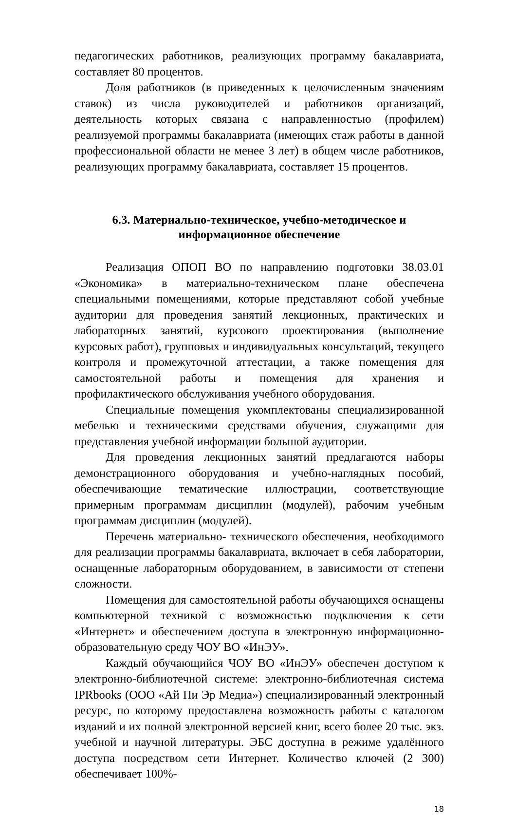педагогических работников, реализующих программу бакалавриата, составляет 80 процентов.
Доля работников (в приведенных к целочисленным значениям ставок) из числа руководителей и работников организаций, деятельность которых связана с направленностью (профилем) реализуемой программы бакалавриата (имеющих стаж работы в данной профессиональной области не менее 3 лет) в общем числе работников, реализующих программу бакалавриата, составляет 15 процентов.
6.3. Материально-техническое, учебно-методическое и информационное обеспечение
Реализация ОПОП ВО по направлению подготовки 38.03.01 «Экономика» в материально-техническом плане обеспечена специальными помещениями, которые представляют собой учебные аудитории для проведения занятий лекционных, практических и лабораторных занятий, курсового проектирования (выполнение курсовых работ), групповых и индивидуальных консультаций, текущего контроля и промежуточной аттестации, а также помещения для самостоятельной работы и помещения для хранения и профилактического обслуживания учебного оборудования.
Специальные помещения укомплектованы специализированной мебелью и техническими средствами обучения, служащими для представления учебной информации большой аудитории.
Для проведения лекционных занятий предлагаются наборы демонстрационного оборудования и учебно-наглядных пособий, обеспечивающие тематические иллюстрации, соответствующие примерным программам дисциплин (модулей), рабочим учебным программам дисциплин (модулей).
Перечень материально- технического обеспечения, необходимого для реализации программы бакалавриата, включает в себя лаборатории, оснащенные лабораторным оборудованием, в зависимости от степени сложности.
Помещения для самостоятельной работы обучающихся оснащены компьютерной техникой с возможностью подключения к сети «Интернет» и обеспечением доступа в электронную информационно-образовательную среду ЧОУ ВО «ИнЭУ».
Каждый обучающийся ЧОУ ВО «ИнЭУ» обеспечен доступом к электронно-библиотечной системе: электронно-библиотечная система IPRbooks (ООО «Ай Пи Эр Медиа») специализированный электронный ресурс, по которому предоставлена возможность работы с каталогом изданий и их полной электронной версией книг, всего более 20 тыс. экз. учебной и научной литературы. ЭБС доступна в режиме удалённого доступа посредством сети Интернет. Количество ключей (2 300) обеспечивает 100%-
18